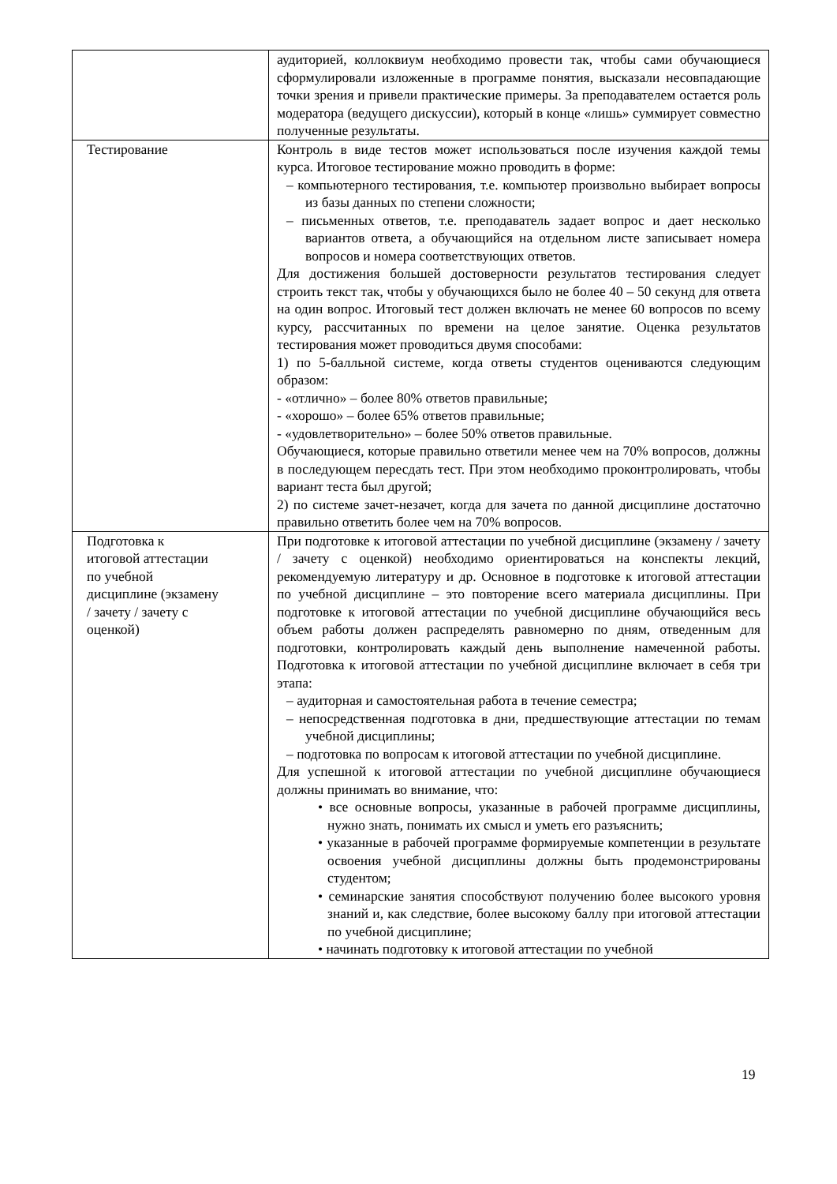| | аудиторией, коллоквиум необходимо провести так, чтобы сами обучающиеся сформулировали изложенные в программе понятия, высказали несовпадающие точки зрения и привели практические примеры. За преподавателем остается роль модератора (ведущего дискуссии), который в конце «лишь» суммирует совместно полученные результаты. |
| Тестирование | Контроль в виде тестов может использоваться после изучения каждой темы курса. Итоговое тестирование можно проводить в форме: – компьютерного тестирования, т.е. компьютер произвольно выбирает вопросы из базы данных по степени сложности; – письменных ответов, т.е. преподаватель задает вопрос и дает несколько вариантов ответа, а обучающийся на отдельном листе записывает номера вопросов и номера соответствующих ответов. Для достижения большей достоверности результатов тестирования следует строить текст так, чтобы у обучающихся было не более 40 – 50 секунд для ответа на один вопрос. Итоговый тест должен включать не менее 60 вопросов по всему курсу, рассчитанных по времени на целое занятие. Оценка результатов тестирования может проводиться двумя способами: 1) по 5-балльной системе, когда ответы студентов оцениваются следующим образом: - «отлично» – более 80% ответов правильные; - «хорошо» – более 65% ответов правильные; - «удовлетворительно» – более 50% ответов правильные. Обучающиеся, которые правильно ответили менее чем на 70% вопросов, должны в последующем пересдать тест. При этом необходимо проконтролировать, чтобы вариант теста был другой; 2) по системе зачет-незачет, когда для зачета по данной дисциплине достаточно правильно ответить более чем на 70% вопросов. |
| Подготовка к итоговой аттестации по учебной дисциплине (экзамену / зачету / зачету с оценкой) | При подготовке к итоговой аттестации по учебной дисциплине (экзамену / зачету / зачету с оценкой) необходимо ориентироваться на конспекты лекций, рекомендуемую литературу и др. Основное в подготовке к итоговой аттестации по учебной дисциплине – это повторение всего материала дисциплины. При подготовке к итоговой аттестации по учебной дисциплине обучающийся весь объем работы должен распределять равномерно по дням, отведенным для подготовки, контролировать каждый день выполнение намеченной работы. Подготовка к итоговой аттестации по учебной дисциплине включает в себя три этапа: – аудиторная и самостоятельная работа в течение семестра; – непосредственная подготовка в дни, предшествующие аттестации по темам учебной дисциплины; – подготовка по вопросам к итоговой аттестации по учебной дисциплине. Для успешной к итоговой аттестации по учебной дисциплине обучающиеся должны принимать во внимание, что: • все основные вопросы, указанные в рабочей программе дисциплины, нужно знать, понимать их смысл и уметь его разъяснить; • указанные в рабочей программе формируемые компетенции в результате освоения учебной дисциплины должны быть продемонстрированы студентом; • семинарские занятия способствуют получению более высокого уровня знаний и, как следствие, более высокому баллу при итоговой аттестации по учебной дисциплине; • начинать подготовку к итоговой аттестации по учебной |
19